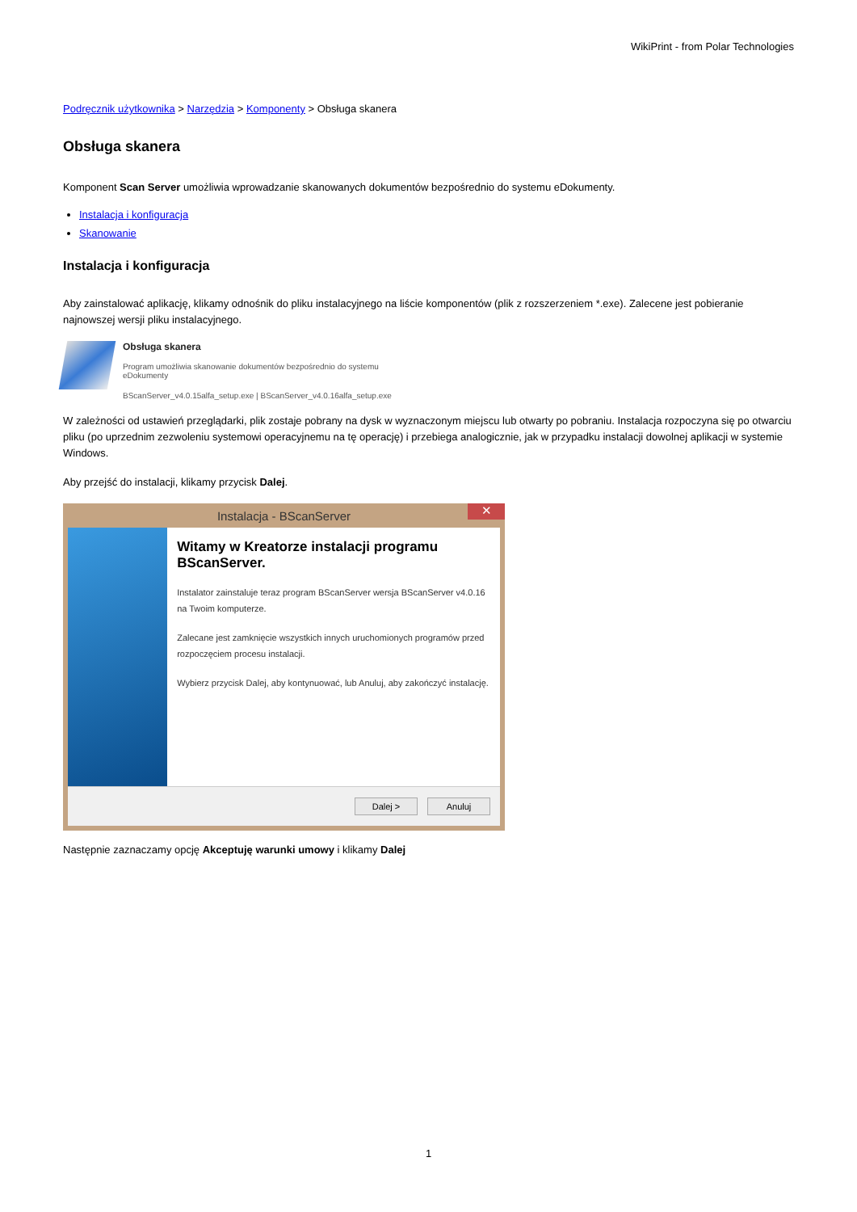WikiPrint - from Polar Technologies
Podręcznik użytkownika > Narzędzia > Komponenty > Obsługa skanera
Obsługa skanera
Komponent Scan Server umożliwia wprowadzanie skanowanych dokumentów bezpośrednio do systemu eDokumenty.
Instalacja i konfiguracja
Skanowanie
Instalacja i konfiguracja
Aby zainstalować aplikację, klikamy odnośnik do pliku instalacyjnego na liście komponentów (plik z rozszerzeniem *.exe). Zalecene jest pobieranie najnowszej wersji pliku instalacyjnego.
Obsługa skanera
Program umożliwia skanowanie dokumentów bezpośrednio do systemu
eDokumenty
BScanServer_v4.0.15alfa_setup.exe | BScanServer_v4.0.16alfa_setup.exe
W zależności od ustawień przeglądarki, plik zostaje pobrany na dysk w wyznaczonym miejscu lub otwarty po pobraniu. Instalacja rozpoczyna się po otwarciu pliku (po uprzednim zezwoleniu systemowi operacyjnemu na tę operację) i przebiega analogicznie, jak w przypadku instalacji dowolnej aplikacji w systemie Windows.
Aby przejść do instalacji, klikamy przycisk Dalej.
Instalacja - BScanServer ✕
Witamy w Kreatorze instalacji programu BScanServer.
Instalator zainstaluje teraz program BScanServer wersja BScanServer v4.0.16 na Twoim komputerze.
Zalecane jest zamknięcie wszystkich innych uruchomionych programów przed rozpoczęciem procesu instalacji.
Wybierz przycisk Dalej, aby kontynuować, lub Anuluj, aby zakończyć instalację.
Dalej > Anuluj
Następnie zaznaczamy opcję Akceptuję warunki umowy i klikamy Dalej
1